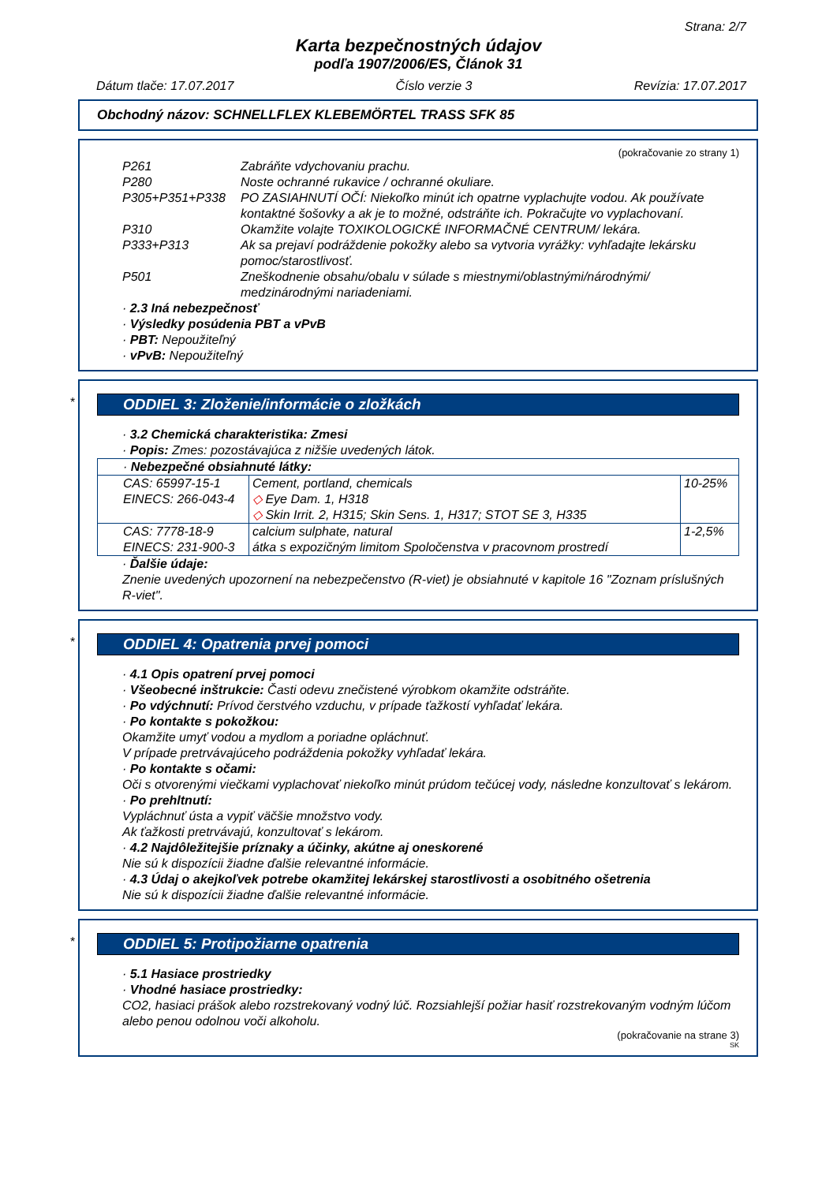Strana: 2/7
Karta bezpečnostných údajov
podľa 1907/2006/ES, Článok 31
Dátum tlače: 17.07.2017 Číslo verzie 3 Revízia: 17.07.2017
Obchodný názov: SCHNELLFLEX KLEBEMÖRTEL TRASS SFK 85
(pokračovanie zo strany 1)
| P261 | Zabráňte vdychovaniu prachu. |
| P280 | Noste ochranné rukavice / ochranné okuliare. |
| P305+P351+P338 | PO ZASIAHNUTÍ OČÍ: Niekoľko minút ich opatrne vyplachujte vodou. Ak používate kontaktné šošovky a ak je to možné, odstráňte ich. Pokračujte vo vyplachovaní. |
| P310 | Okamžite volajte TOXIKOLOGICKÉ INFORMAČNÉ CENTRUM/ lekára. |
| P333+P313 | Ak sa prejaví podráždenie pokožky alebo sa vytvoria vyrážky: vyhľadajte lekársku pomoc/starostlivosť. |
| P501 | Zneškodnenie obsahu/obalu v súlade s miestnymi/oblastnými/národnými/ medzinárodnými nariadeniami. |
· 2.3 Iná nebezpečnosť
· Výsledky posúdenia PBT a vPvB
· PBT: Nepoužiteľný
· vPvB: Nepoužiteľný
*
ODDIEL 3: Zloženie/informácie o zložkách
· 3.2 Chemická charakteristika: Zmesi
· Popis: Zmes: pozostávajúca z nižšie uvedených látok.
| · Nebezpečné obsiahnuté látky: | | |
| CAS: 65997-15-1 EINECS: 266-043-4 | Cement, portland, chemicals ◇ Eye Dam. 1, H318 ◇ Skin Irrit. 2, H315; Skin Sens. 1, H317; STOT SE 3, H335 | 10-25% |
| CAS: 7778-18-9 EINECS: 231-900-3 | calcium sulphate, natural átka s expozičným limitom Spoločenstva v pracovnom prostredí | 1-2,5% |
· Ďalšie údaje:
Znenie uvedených upozornení na nebezpečenstvo (R-viet) je obsiahnuté v kapitole 16 "Zoznam príslušných R-viet".
*
ODDIEL 4: Opatrenia prvej pomoci
· 4.1 Opis opatrení prvej pomoci
· Všeobecné inštrukcie: Časti odevu znečistené výrobkom okamžite odstráňte.
· Po vdýchnutí: Prívod čerstvého vzduchu, v prípade ťažkostí vyhľadať lekára.
· Po kontakte s pokožkou:
Okamžite umyť vodou a mydlom a poriadne opláchnuť.
V prípade pretrvávajúceho podráždenia pokožky vyhľadať lekára.
· Po kontakte s očami:
Oči s otvorenými viečkami vyplachovať niekoľko minút prúdom tečúcej vody, následne konzultovať s lekárom.
· Po prehltnutí:
Vypláchnuť ústa a vypiť väčšie množstvo vody.
Ak ťažkosti pretrvávajú, konzultovať s lekárom.
· 4.2 Najdôležitejšie príznaky a účinky, akútne aj oneskorené
Nie sú k dispozícii žiadne ďalšie relevantné informácie.
· 4.3 Údaj o akejkoľvek potrebe okamžitej lekárskej starostlivosti a osobitného ošetrenia
Nie sú k dispozícii žiadne ďalšie relevantné informácie.
*
ODDIEL 5: Protipožiarne opatrenia
· 5.1 Hasiace prostriedky
· Vhodné hasiace prostriedky:
CO2, hasiaci prášok alebo rozstrekovaný vodný lúč. Rozsiahlejší požiar hasiť rozstrekovaným vodným lúčom alebo penou odolnou voči alkoholu.
(pokračovanie na strane 3)
SK